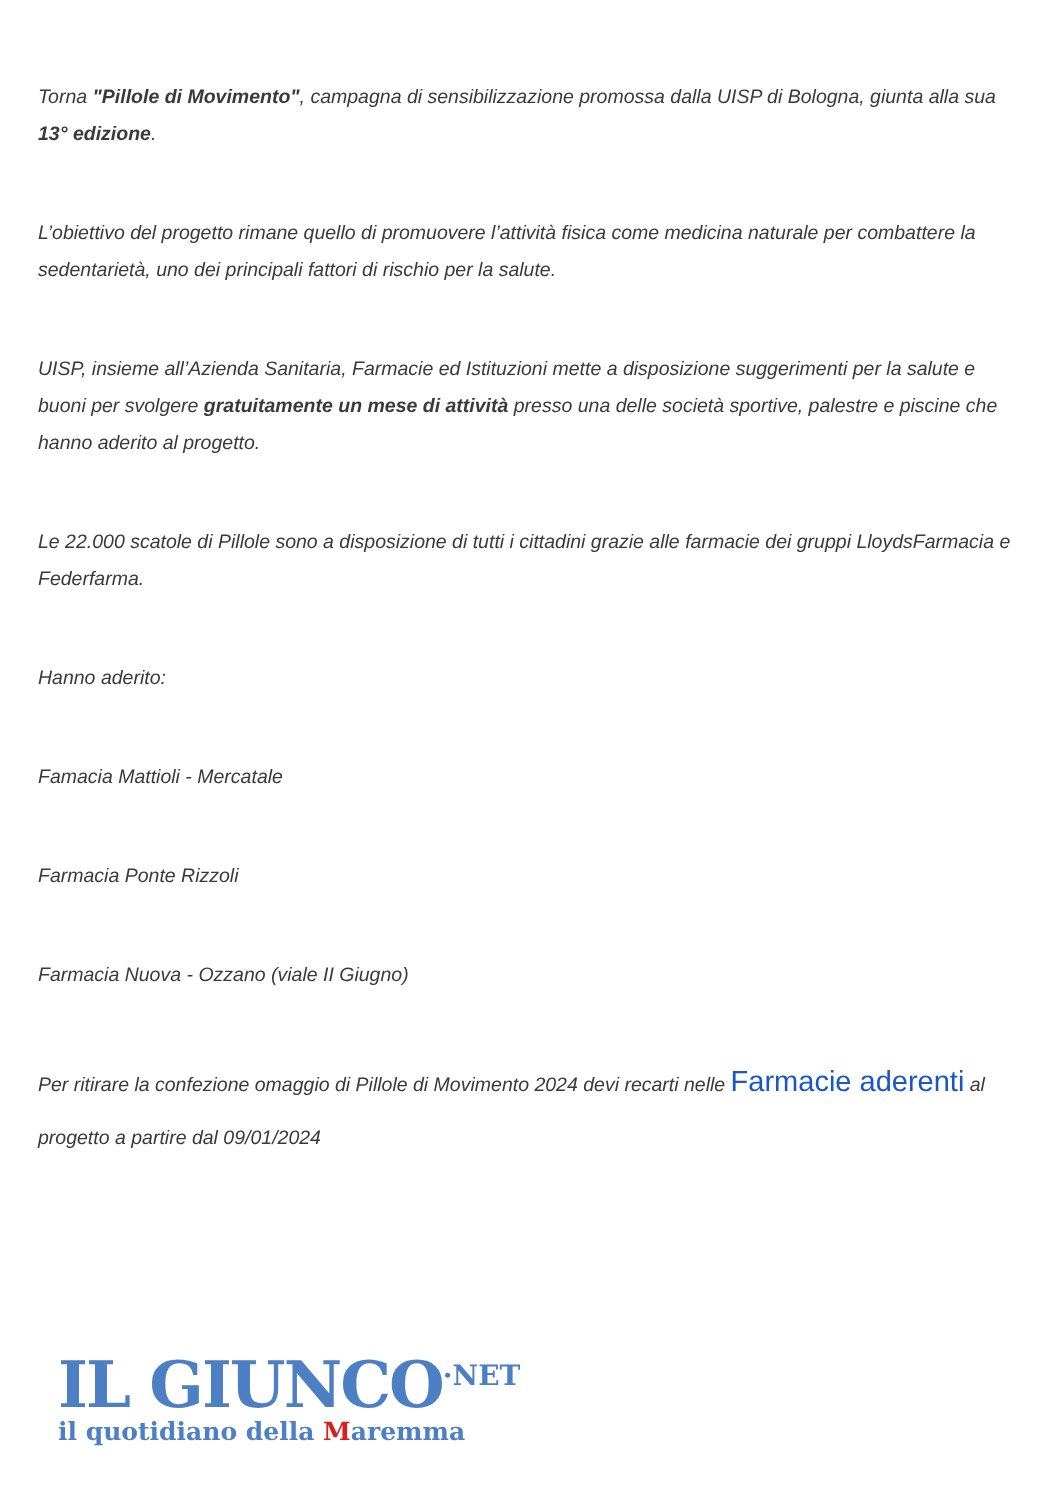Torna "Pillole di Movimento", campagna di sensibilizzazione promossa dalla UISP di Bologna, giunta alla sua 13° edizione.
L’obiettivo del progetto rimane quello di promuovere l’attività fisica come medicina naturale per combattere la sedentarietà, uno dei principali fattori di rischio per la salute.
UISP, insieme all’Azienda Sanitaria, Farmacie ed Istituzioni mette a disposizione suggerimenti per la salute e buoni per svolgere gratuitamente un mese di attività presso una delle società sportive, palestre e piscine che hanno aderito al progetto.
Le 22.000 scatole di Pillole sono a disposizione di tutti i cittadini grazie alle farmacie dei gruppi LloydsFarmacia e Federfarma.
Hanno aderito:
Famacia Mattioli - Mercatale
Farmacia Ponte Rizzoli
Farmacia Nuova - Ozzano (viale II Giugno)
Per ritirare la confezione omaggio di Pillole di Movimento 2024 devi recarti nelle Farmacie aderenti al progetto a partire dal 09/01/2024
IL GIUNCO<sup>·NET</sup>
il quotidiano della Maremma